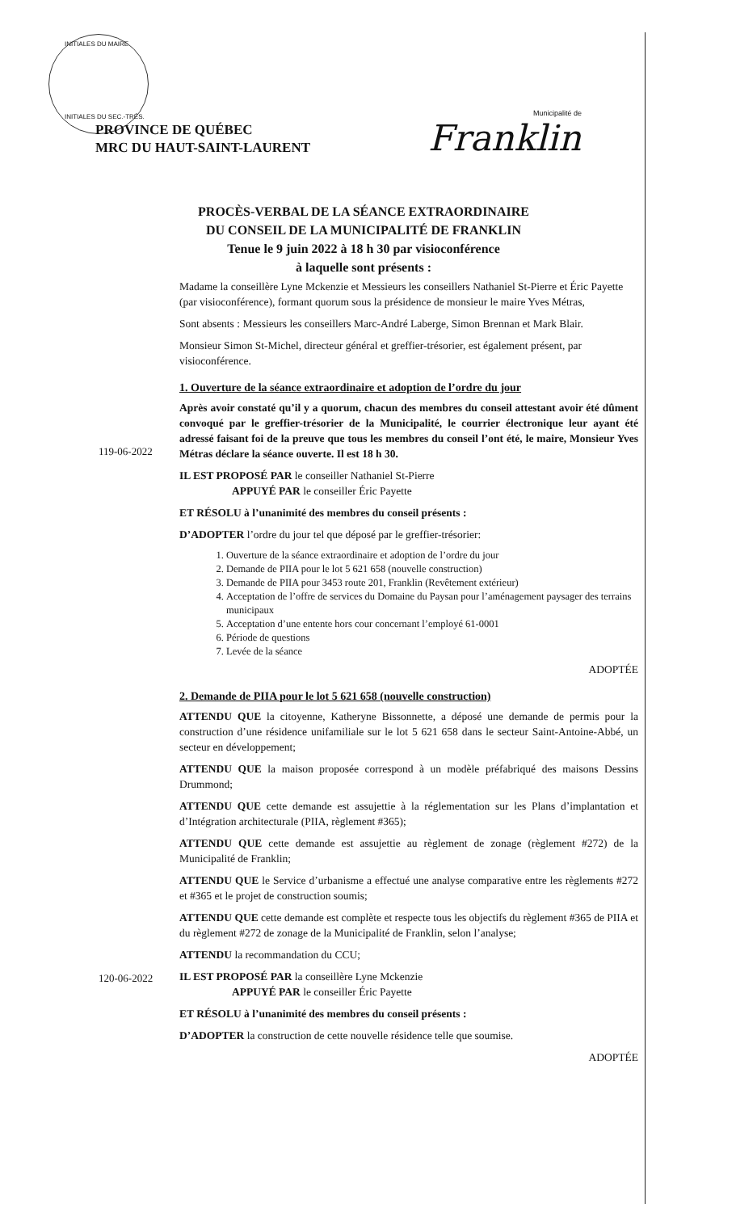INITIALES DU MAIRE
INITIALES DU SEC.-TRÉS.
PROVINCE DE QUÉBEC
MRC DU HAUT-SAINT-LAURENT
Municipalité de
Franklin
PROCÈS-VERBAL DE LA SÉANCE EXTRAORDINAIRE
DU CONSEIL DE LA MUNICIPALITÉ DE FRANKLIN
Tenue le 9 juin 2022 à 18 h 30 par visioconférence
à laquelle sont présents :
Madame la conseillère Lyne Mckenzie et Messieurs les conseillers Nathaniel St-Pierre et Éric Payette (par visioconférence), formant quorum sous la présidence de monsieur le maire Yves Métras,
Sont absents : Messieurs les conseillers Marc-André Laberge, Simon Brennan et Mark Blair.
Monsieur Simon St-Michel, directeur général et greffier-trésorier, est également présent, par visioconférence.
1. Ouverture de la séance extraordinaire et adoption de l’ordre du jour
Après avoir constaté qu’il y a quorum, chacun des membres du conseil attestant avoir été dûment convoqué par le greffier-trésorier de la Municipalité, le courrier électronique leur ayant été adressé faisant foi de la preuve que tous les membres du conseil l’ont été, le maire, Monsieur Yves Métras déclare la séance ouverte. Il est 18 h 30.
119-06-2022
IL EST PROPOSÉ PAR le conseiller Nathaniel St-Pierre
APPUYÉ PAR le conseiller Éric Payette
ET RÉSOLU à l’unanimité des membres du conseil présents :
D’ADOPTER l’ordre du jour tel que déposé par le greffier-trésorier:
1. Ouverture de la séance extraordinaire et adoption de l’ordre du jour
2. Demande de PIIA pour le lot 5 621 658 (nouvelle construction)
3. Demande de PIIA pour 3453 route 201, Franklin (Revêtement extérieur)
4. Acceptation de l’offre de services du Domaine du Paysan pour l’aménagement paysager des terrains municipaux
5. Acceptation d’une entente hors cour concernant l’employé 61-0001
6. Période de questions
7. Levée de la séance
ADOPTÉE
2. Demande de PIIA pour le lot 5 621 658 (nouvelle construction)
ATTENDU QUE la citoyenne, Katheryne Bissonnette, a déposé une demande de permis pour la construction d’une résidence unifamiliale sur le lot 5 621 658 dans le secteur Saint-Antoine-Abbé, un secteur en développement;
ATTENDU QUE la maison proposée correspond à un modèle préfabriqué des maisons Dessins Drummond;
ATTENDU QUE cette demande est assujettie à la réglementation sur les Plans d’implantation et d’Intégration architecturale (PIIA, règlement #365);
ATTENDU QUE cette demande est assujettie au règlement de zonage (règlement #272) de la Municipalité de Franklin;
ATTENDU QUE le Service d’urbanisme a effectué une analyse comparative entre les règlements #272 et #365 et le projet de construction soumis;
ATTENDU QUE cette demande est complète et respecte tous les objectifs du règlement #365 de PIIA et du règlement #272 de zonage de la Municipalité de Franklin, selon l’analyse;
ATTENDU la recommandation du CCU;
120-06-2022
IL EST PROPOSÉ PAR la conseillère Lyne Mckenzie
APPUYÉ PAR le conseiller Éric Payette
ET RÉSOLU à l’unanimité des membres du conseil présents :
D’ADOPTER la construction de cette nouvelle résidence telle que soumise.
ADOPTÉE